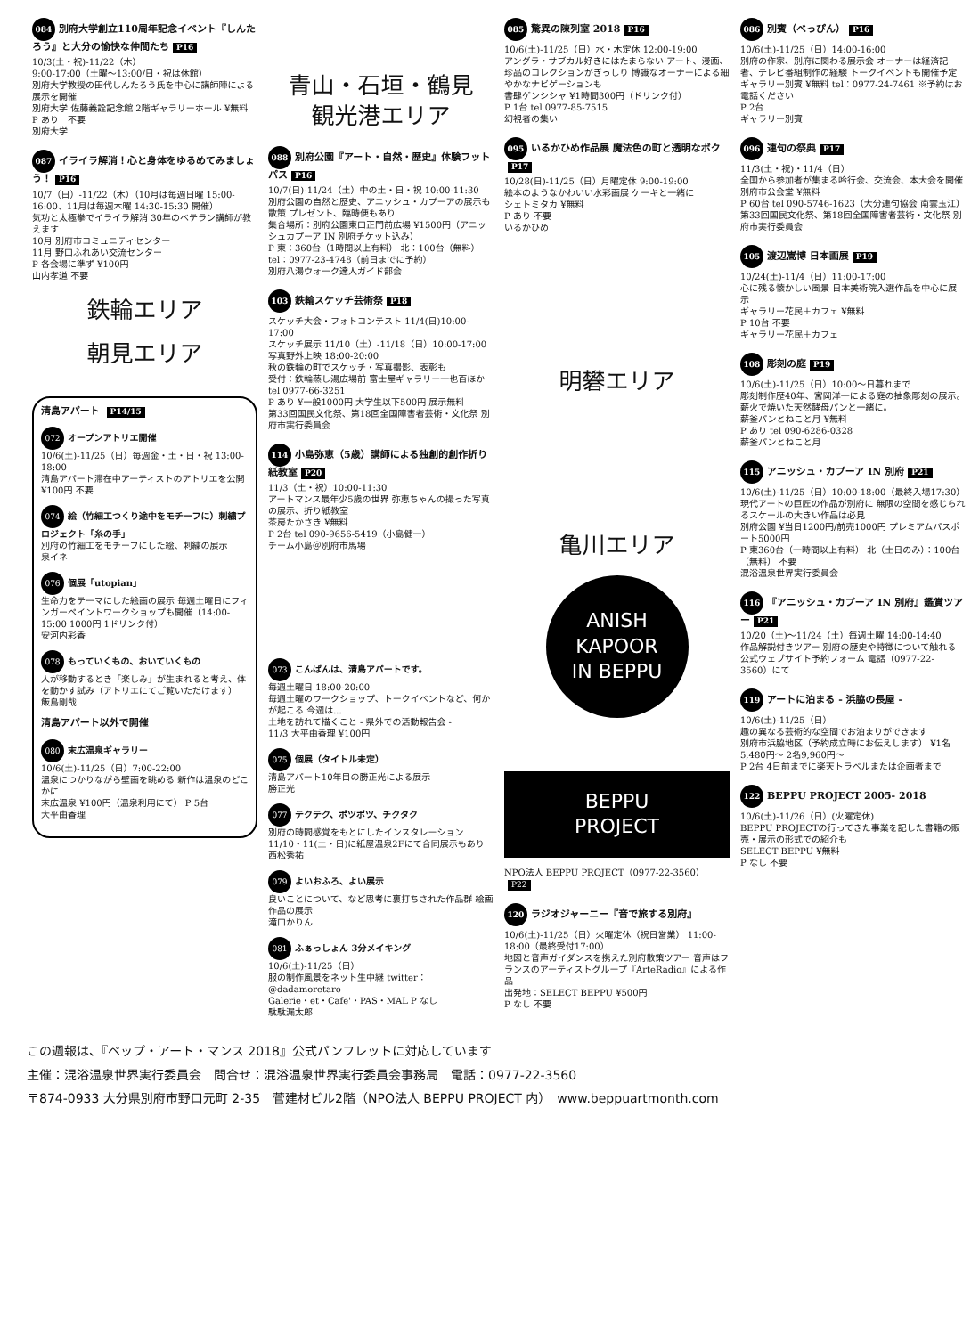084 別府大学創立110周年記念イベント『しんたろう』と大分の愉快な仲間たち P16
10/3(土・祝)-11/22（木）
9:00-17:00（土曜〜13:00/日・祝は休館）
別府大学教授の田代しんたろう氏を中心に講師陣による展示を開催
別府大学 佐藤義詮記念館 2階ギャラリーホール ¥無料
P あり　不要
別府大学
087 イライラ解消！心と身体をゆるめてみましょう！ P16
10/7（日）-11/22（木）（10月は毎週日曜 15:00-16:00、11月は毎週木曜 14:30-15:30 開催）
気功と太極拳でイライラ解消 30年のベテラン講師が教えます
10月 別府市コミュニティセンター
11月 野口ふれあい交流センター
P 各会場に準ず ¥100円
山内孝道 不要
鉄輪エリア
朝見エリア
清島アパート P14/15
072 オープンアトリエ開催
10/6(土)-11/25（日）毎週金・土・日・祝 13:00-18:00
清島アパート滞在中アーティストのアトリエを公開
¥100円 不要
074 絵（竹細工つくり途中をモチーフに）刺繍プロジェクト「糸の手」
別府の竹細工をモチーフにした絵、刺繍の展示
泉イネ
076 個展「utopian」
生命力をテーマにした絵画の展示 毎週土曜日にフィンガーペイントワークショップも開催（14:00-15:00 1000円 1ドリンク付）
安河内彩香
078 もっていくもの、おいていくもの
人が移動するとき「楽しみ」が生まれると考え、体を動かす試み（アトリエにてご覧いただけます）
飯島剛哉
清島アパート以外で開催
080 末広温泉ギャラリー
10/6(土)-11/25（日）7:00-22:00
温泉につかりながら壁画を眺める 新作は温泉のどこかに
末広温泉 ¥100円（温泉利用にて） P 5台
大平由香理
青山・石垣・鶴見
観光港エリア
088 別府公園『アート・自然・歴史』体験フットパス P16
10/7(日)-11/24（土）中の土・日・祝 10:00-11:30
別府公園の自然と歴史、アニッシュ・カプーアの展示も散策 プレゼント、臨時便もあり
集合場所：別府公園東口正門前広場 ¥1500円（アニッシュカプーア IN 別府チケット込み）
P 東：360台（1時間以上有料） 北：100台（無料）
tel：0977-23-4748（前日までに予約）
別府八湯ウォーク達人ガイド部会
103 鉄輪スケッチ芸術祭 P18
スケッチ大会・フォトコンテスト 11/4(日)10:00-17:00
スケッチ展示 11/10（土）-11/18（日）10:00-17:00
写真野外上映 18:00-20:00
秋の鉄輪の町でスケッチ・写真撮影、表彰も
受付：鉄輪蒸し湯広場前 富士屋ギャラリー一也百ほか tel 0977-66-3251
P あり ¥一般1000円 大学生以下500円 展示無料
第33回国民文化祭、第18回全国障害者芸術・文化祭 別府市実行委員会
114 小島弥恵（5歳）講師による独創的創作折り紙教室 P20
11/3（土・祝）10:00-11:30
アートマンス最年少5歳の世界 弥恵ちゃんの撮った写真の展示、折り紙教室
茶房たかさき ¥無料
P 2台 tel 090-9656-5419（小島健一）
チーム小島＠別府市馬場
073 こんばんは、清島アパートです。
毎週土曜日 18:00-20:00
毎週土曜のワークショップ、トークイベントなど、何かが起こる 今週は...
土地を訪れて描くこと - 県外での活動報告会 -
11/3 大平由香理 ¥100円
075 個展（タイトル未定）
清島アパート10年目の勝正光による展示
勝正光
077 テクテク、ポツポツ、チクタク
別府の時間感覚をもとにしたインスタレーション 11/10・11(土・日)に紙屋温泉2Fにて合同展示もあり
西松秀祐
079 よいおふろ、よい展示
良いことについて、など思考に裏打ちされた作品群 絵画作品の展示
滝口かりん
081 ふぁっしょん 3分メイキング
10/6(土)-11/25（日）
服の制作風景をネット生中継 twitter：@dadamoretaro
Galerie・et・Cafe'・PAS・MAL P なし
駄駄漏太郎
085 驚異の陳列室 2018 P16
10/6(土)-11/25（日）水・木定休 12:00-19:00
アングラ・サブカル好きにはたまらない アート、漫画、珍品のコレクションがぎっしり 博識なオーナーによる細やかなナビゲーションも
書肆ゲンシシャ ¥1時間300円（ドリンク付）
P 1台 tel 0977-85-7515
幻視者の集い
095 いるかひめ作品展 魔法色の町と透明なボク P17
10/28(日)-11/25（日）月曜定休 9:00-19:00
絵本のようなかわいい水彩画展 ケーキと一緒に
シェトミタカ ¥無料
P あり 不要
いるかひめ
明礬エリア
亀川エリア
ANISH
KAPOOR
IN BEPPU
BEPPU
PROJECT
NPO法人 BEPPU PROJECT（0977-22-3560） P22
120 ラジオジャーニー『音で旅する別府』
10/6(土)-11/25（日）火曜定休（祝日営業） 11:00-18:00（最終受付17:00）
地図と音声ガイダンスを携えた別府散策ツアー 音声はフランスのアーティストグループ『ArteRadio』による作品
出発地：SELECT BEPPU ¥500円
P なし 不要
086 別賓（べっぴん） P16
10/6(土)-11/25（日）14:00-16:00
別府の作家、別府に関わる展示会 オーナーは経済記者、テレビ番組制作の経験 トークイベントも開催予定
ギャラリー別賓 ¥無料 tel：0977-24-7461 ※予約はお電話ください
P 2台
ギャラリー別賓
096 連句の祭典 P17
11/3(土・祝)・11/4（日）
全国から参加者が集まる吟行会、交流会、本大会を開催
別府市公会堂 ¥無料
P 60台 tel 090-5746-1623（大分連句協会 南雲玉江）
第33回国民文化祭、第18回全国障害者芸術・文化祭 別府市実行委員会
105 渡辺嵩博 日本画展 P19
10/24(土)-11/4（日）11:00-17:00
心に残る懐かしい風景 日本美術院入選作品を中心に展示
ギャラリー花民＋カフェ ¥無料
P 10台 不要
ギャラリー花民＋カフェ
108 彫刻の庭 P19
10/6(土)-11/25（日）10:00〜日暮れまで
彫刻制作歴40年、宮岡洋一による庭の抽象彫刻の展示。薪火で焼いた天然酵母パンと一緒に。
薪釜パンとねこと月 ¥無料
P あり tel 090-6286-0328
薪釜パンとねこと月
115 アニッシュ・カプーア IN 別府 P21
10/6(土)-11/25（日）10:00-18:00（最終入場17:30）
現代アートの巨匠の作品が別府に 無限の空間を感じられるスケールの大きい作品は必見
別府公園 ¥当日1200円/前売1000円 プレミアムパスポート5000円
P 東360台（一時間以上有料） 北（土日のみ）：100台（無料） 不要
混浴温泉世界実行委員会
116 『アニッシュ・カプーア IN 別府』鑑賞ツアー P21
10/20（土)〜11/24（土）毎週土曜 14:00-14:40
作品解説付きツアー 別府の歴史や特徴について触れる
公式ウェブサイト予約フォーム 電話（0977-22-3560）にて
119 アートに泊まる - 浜脇の長屋 -
10/6(土)-11/25（日）
趣の異なる芸術的な空間でお泊まりができます
別府市浜脇地区（予約成立時にお伝えします） ¥1名5,480円〜 2名9,960円〜
P 2台 4日前までに楽天トラベルまたは企画者まで
122 BEPPU PROJECT 2005- 2018
10/6(土)-11/26（日）(火曜定休)
BEPPU PROJECTの行ってきた事業を記した書籍の販売・展示の形式での紹介も
SELECT BEPPU ¥無料
P なし 不要
この週報は、『ベップ・アート・マンス 2018』公式パンフレットに対応しています
主催：混浴温泉世界実行委員会　問合せ：混浴温泉世界実行委員会事務局　電話：0977-22-3560
〒874-0933 大分県別府市野口元町 2-35　菅建材ビル2階（NPO法人 BEPPU PROJECT 内）　www.beppuartmonth.com